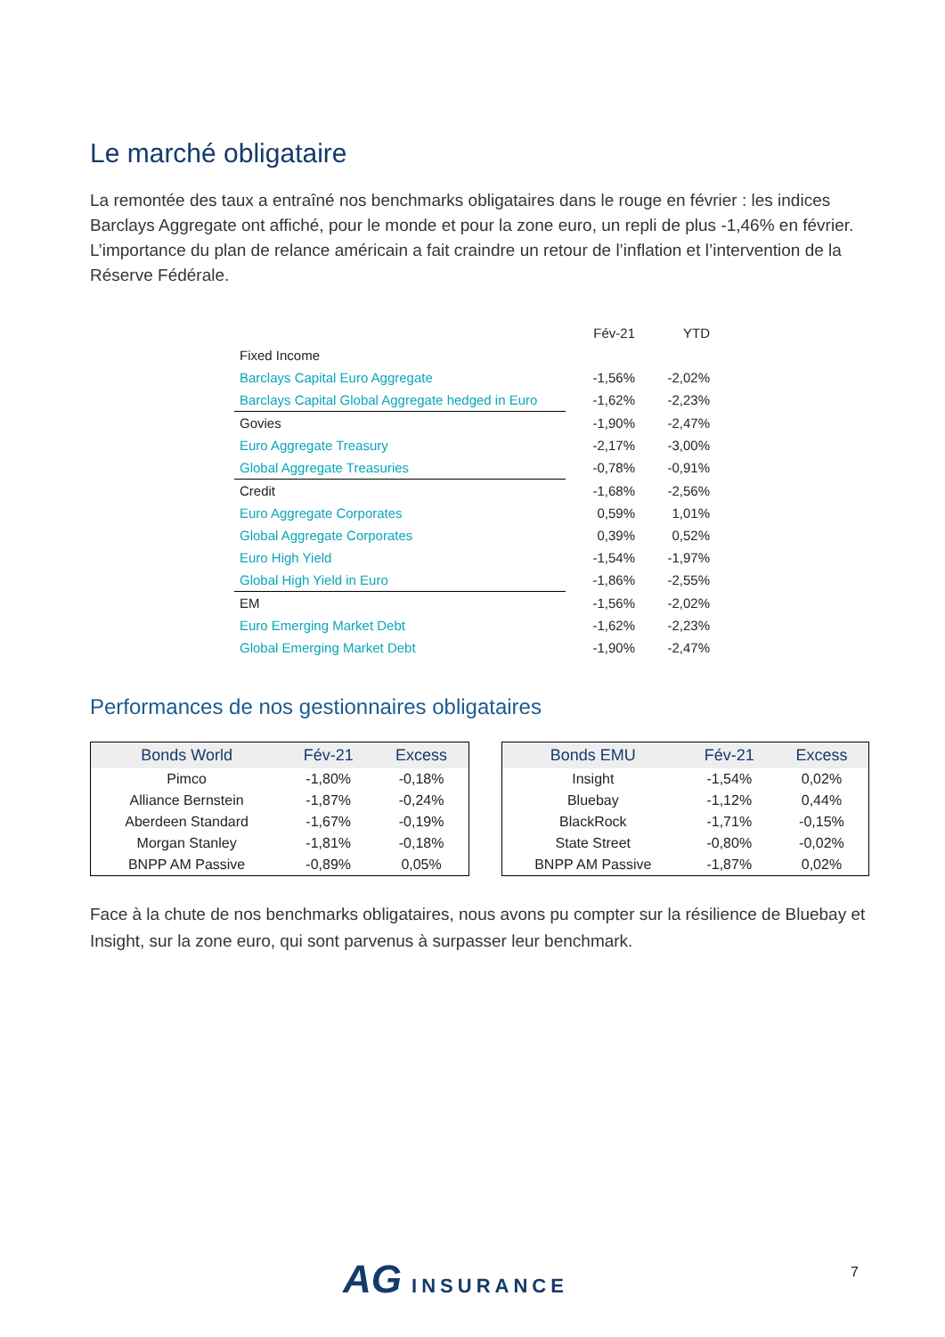Le marché obligataire
La remontée des taux a entraîné nos benchmarks obligataires dans le rouge en février : les indices Barclays Aggregate ont affiché, pour le monde et pour la zone euro, un repli de plus -1,46% en février. L’importance du plan de relance américain a fait craindre un retour de l’inflation et l’intervention de la Réserve Fédérale.
| | Fév-21 | YTD |
| --- | --- | --- |
| Fixed Income | | |
| Barclays Capital Euro Aggregate | -1,56% | -2,02% |
| Barclays Capital Global Aggregate hedged in Euro | -1,62% | -2,23% |
| Govies | -1,90% | -2,47% |
| Euro Aggregate Treasury | -2,17% | -3,00% |
| Global Aggregate Treasuries | -0,78% | -0,91% |
| Credit | -1,68% | -2,56% |
| Euro Aggregate Corporates | 0,59% | 1,01% |
| Global Aggregate Corporates | 0,39% | 0,52% |
| Euro High Yield | -1,54% | -1,97% |
| Global High Yield in Euro | -1,86% | -2,55% |
| EM | -1,56% | -2,02% |
| Euro Emerging Market Debt | -1,62% | -2,23% |
| Global Emerging Market Debt | -1,90% | -2,47% |
Performances de nos gestionnaires obligataires
| Bonds World | Fév-21 | Excess |
| --- | --- | --- |
| Pimco | -1,80% | -0,18% |
| Alliance Bernstein | -1,87% | -0,24% |
| Aberdeen Standard | -1,67% | -0,19% |
| Morgan Stanley | -1,81% | -0,18% |
| BNPP AM Passive | -0,89% | 0,05% |
| Bonds EMU | Fév-21 | Excess |
| --- | --- | --- |
| Insight | -1,54% | 0,02% |
| Bluebay | -1,12% | 0,44% |
| BlackRock | -1,71% | -0,15% |
| State Street | -0,80% | -0,02% |
| BNPP AM Passive | -1,87% | 0,02% |
Face à la chute de nos benchmarks obligataires, nous avons pu compter sur la résilience de Bluebay et Insight, sur la zone euro, qui sont parvenus à surpasser leur benchmark.
AG INSURANCE 7